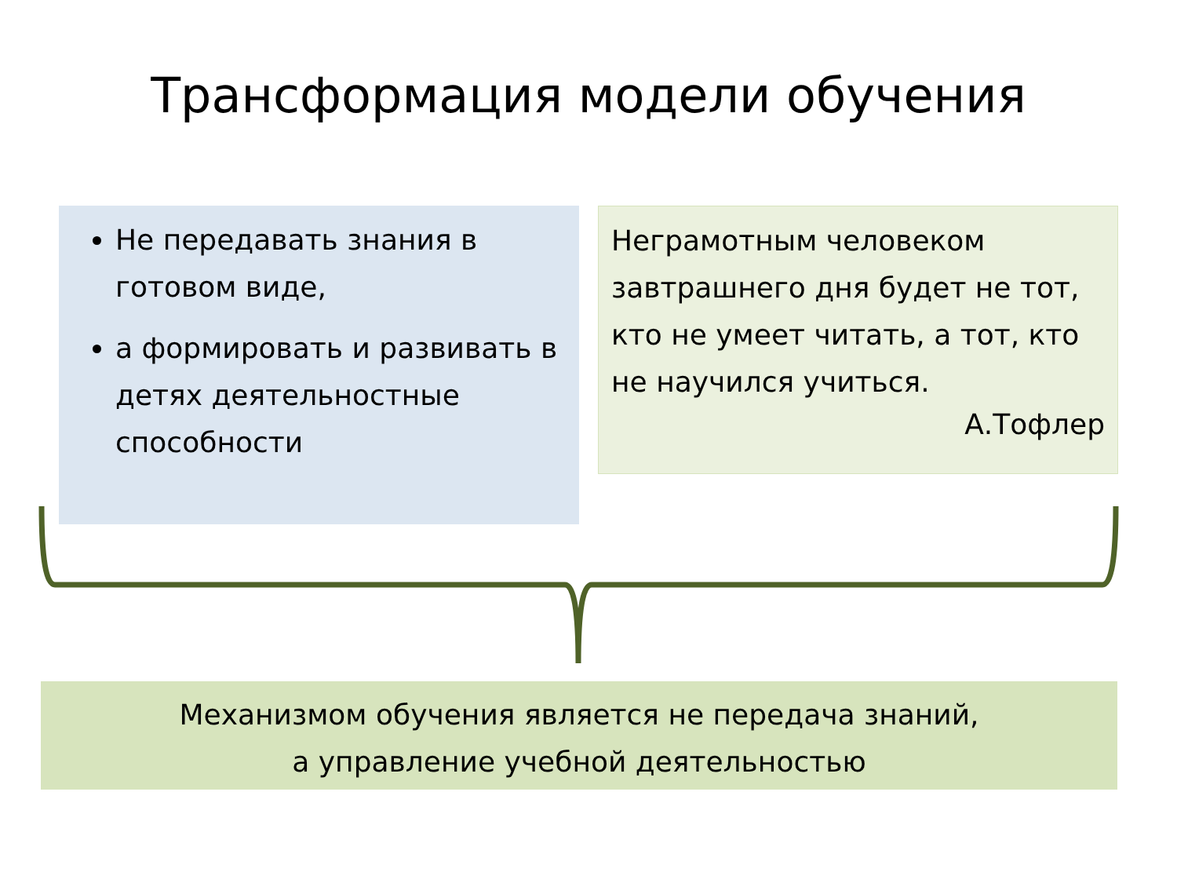Трансформация модели обучения
Не передавать знания в готовом виде,
а формировать и развивать в детях деятельностные способности
Неграмотным человеком завтрашнего дня будет не тот, кто не умеет читать, а тот, кто не научился учиться.
А.Тофлер
Механизмом обучения является не передача знаний,
а управление учебной деятельностью